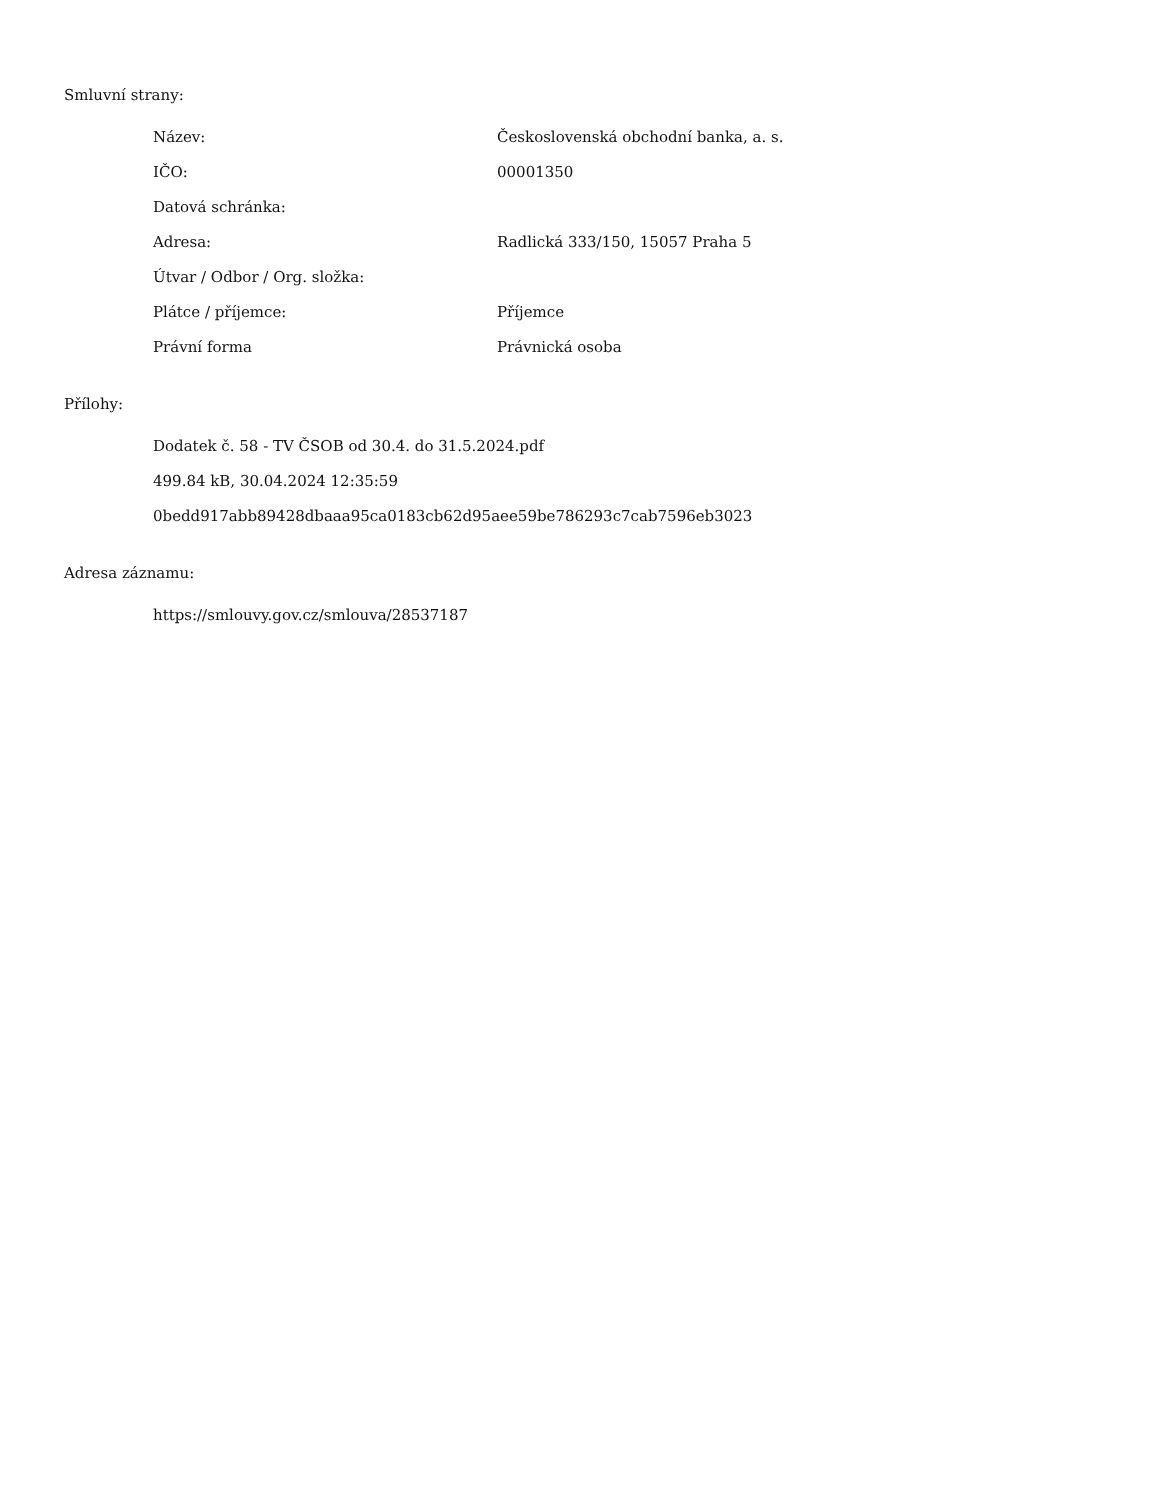Smluvní strany:
| Název: | Československá obchodní banka, a. s. |
| IČO: | 00001350 |
| Datová schránka: | |
| Adresa: | Radlická 333/150, 15057 Praha 5 |
| Útvar / Odbor / Org. složka: | |
| Plátce / příjemce: | Příjemce |
| Právní forma | Právnická osoba |
Přílohy:
Dodatek č. 58 - TV ČSOB od 30.4. do 31.5.2024.pdf
499.84 kB, 30.04.2024 12:35:59
0bedd917abb89428dbaaa95ca0183cb62d95aee59be786293c7cab7596eb3023
Adresa záznamu:
https://smlouvy.gov.cz/smlouva/28537187